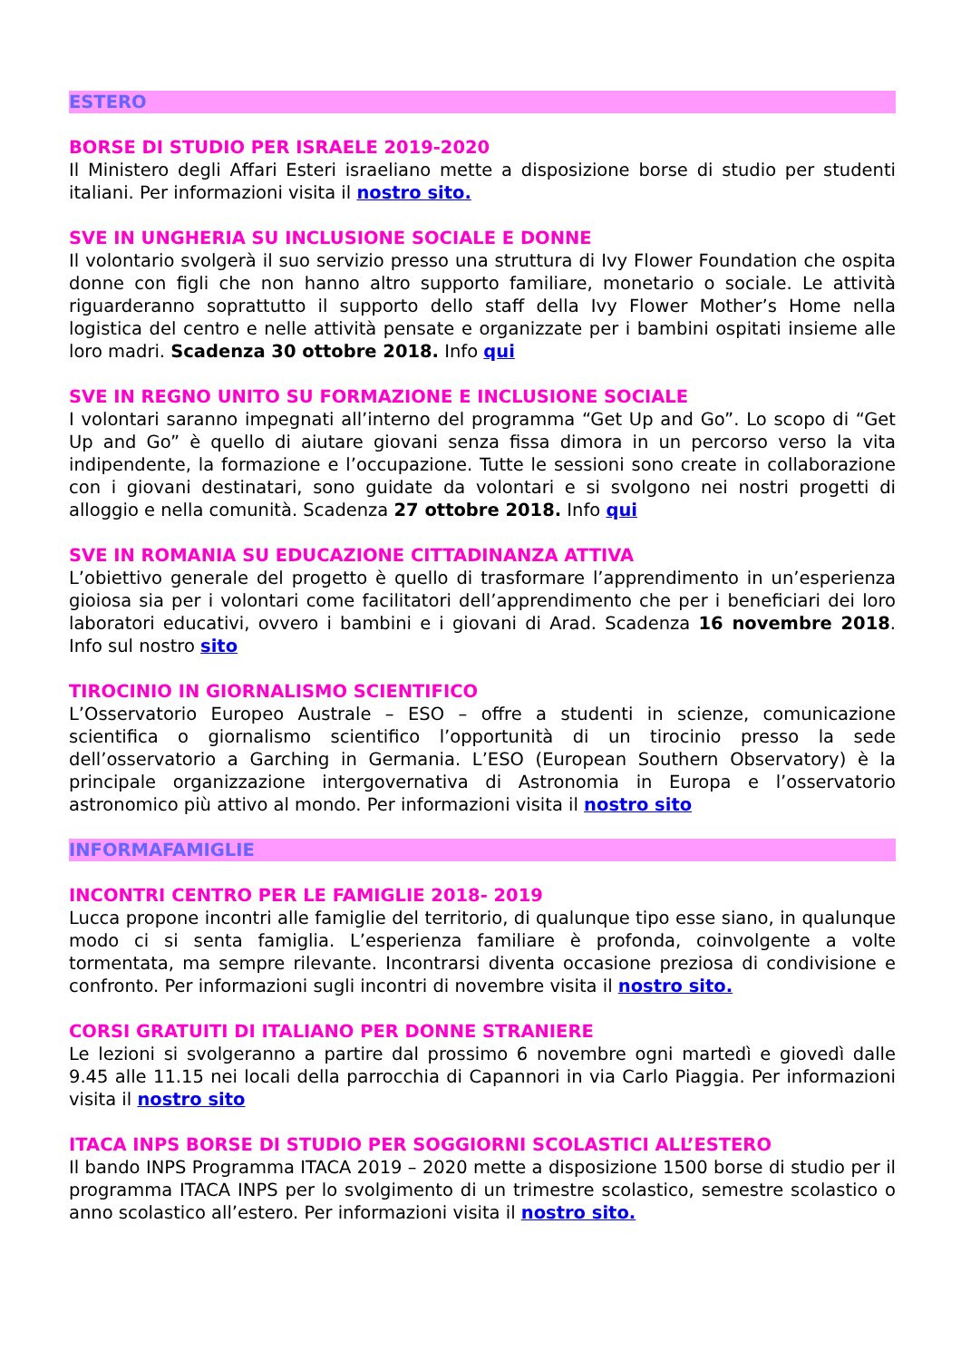ESTERO
BORSE DI STUDIO PER ISRAELE 2019-2020
Il Ministero degli Affari Esteri israeliano mette a disposizione borse di studio per studenti italiani. Per informazioni visita il nostro sito.
SVE IN UNGHERIA SU INCLUSIONE SOCIALE E DONNE
Il volontario svolgerà il suo servizio presso una struttura di Ivy Flower Foundation che ospita donne con figli che non hanno altro supporto familiare, monetario o sociale. Le attività riguarderanno soprattutto il supporto dello staff della Ivy Flower Mother’s Home nella logistica del centro e nelle attività pensate e organizzate per i bambini ospitati insieme alle loro madri. Scadenza 30 ottobre 2018. Info qui
SVE IN REGNO UNITO SU FORMAZIONE E INCLUSIONE SOCIALE
I volontari saranno impegnati all’interno del programma “Get Up and Go”. Lo scopo di “Get Up and Go” è quello di aiutare giovani senza fissa dimora in un percorso verso la vita indipendente, la formazione e l’occupazione. Tutte le sessioni sono create in collaborazione con i giovani destinatari, sono guidate da volontari e si svolgono nei nostri progetti di alloggio e nella comunità. Scadenza 27 ottobre 2018. Info qui
SVE IN ROMANIA SU EDUCAZIONE CITTADINANZA ATTIVA
L’obiettivo generale del progetto è quello di trasformare l’apprendimento in un’esperienza gioiosa sia per i volontari come facilitatori dell’apprendimento che per i beneficiari dei loro laboratori educativi, ovvero i bambini e i giovani di Arad. Scadenza 16 novembre 2018. Info sul nostro sito
TIROCINIO IN GIORNALISMO SCIENTIFICO
L’Osservatorio Europeo Australe – ESO – offre a studenti in scienze, comunicazione scientifica o giornalismo scientifico l’opportunità di un tirocinio presso la sede dell’osservatorio a Garching in Germania. L’ESO (European Southern Observatory) è la principale organizzazione intergovernativa di Astronomia in Europa e l’osservatorio astronomico più attivo al mondo. Per informazioni visita il nostro sito
INFORMAFAMIGLIE
INCONTRI CENTRO PER LE FAMIGLIE 2018- 2019
Lucca propone incontri alle famiglie del territorio, di qualunque tipo esse siano, in qualunque modo ci si senta famiglia. L’esperienza familiare è profonda, coinvolgente a volte tormentata, ma sempre rilevante. Incontrarsi diventa occasione preziosa di condivisione e confronto. Per informazioni sugli incontri di novembre visita il nostro sito.
CORSI GRATUITI DI ITALIANO PER DONNE STRANIERE
Le lezioni si svolgeranno a partire dal prossimo 6 novembre ogni martedì e giovedì dalle 9.45 alle 11.15 nei locali della parrocchia di Capannori in via Carlo Piaggia. Per informazioni visita il nostro sito
ITACA INPS BORSE DI STUDIO PER SOGGIORNI SCOLASTICI ALL’ESTERO
Il bando INPS Programma ITACA 2019 – 2020 mette a disposizione 1500 borse di studio per il programma ITACA INPS per lo svolgimento di un trimestre scolastico, semestre scolastico o anno scolastico all’estero. Per informazioni visita il nostro sito.